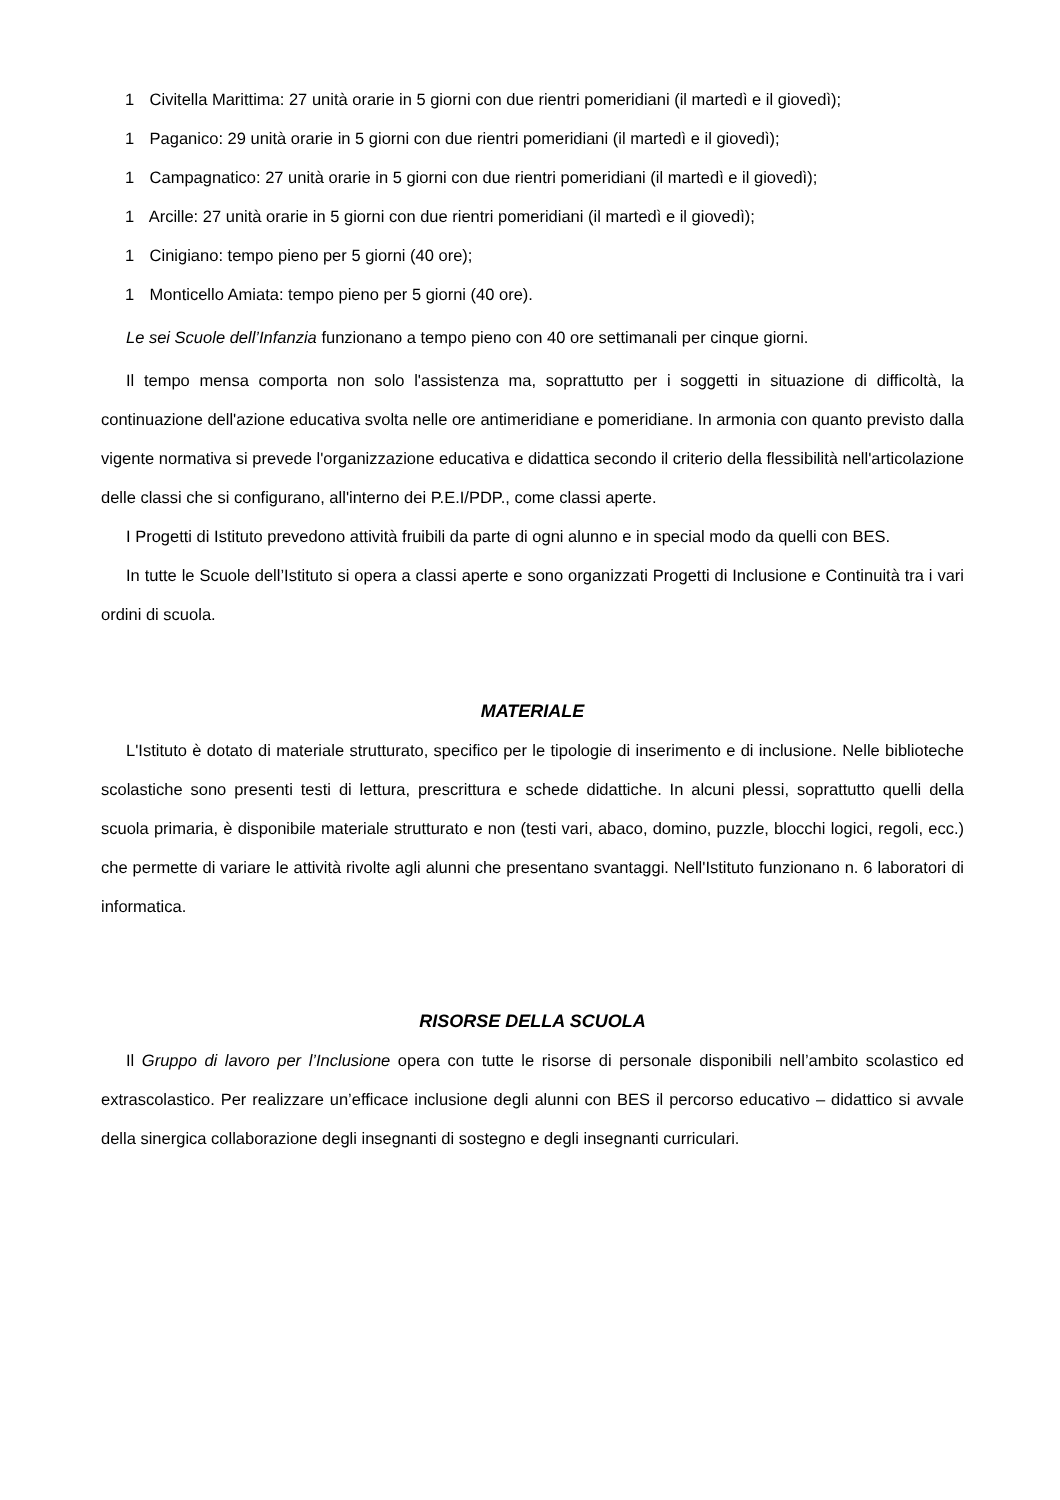1 Civitella Marittima: 27 unità orarie in 5 giorni con due rientri pomeridiani (il martedì e il giovedì);
1 Paganico: 29 unità orarie in 5 giorni con due rientri pomeridiani (il martedì e il giovedì);
1 Campagnatico: 27 unità orarie in 5 giorni con due rientri pomeridiani (il martedì e il giovedì);
1 Arcille: 27 unità orarie in 5 giorni con due rientri pomeridiani (il martedì e il giovedì);
1 Cinigiano: tempo pieno per 5 giorni (40 ore);
1 Monticello Amiata: tempo pieno per 5 giorni (40 ore).
Le sei Scuole dell’Infanzia funzionano a tempo pieno con 40 ore settimanali per cinque giorni.
Il tempo mensa comporta non solo l'assistenza ma, soprattutto per i soggetti in situazione di difficoltà, la continuazione dell'azione educativa svolta nelle ore antimeridiane e pomeridiane. In armonia con quanto previsto dalla vigente normativa si prevede l'organizzazione educativa e didattica secondo il criterio della flessibilità nell'articolazione delle classi che si configurano, all'interno dei P.E.I/PDP., come classi aperte.
I Progetti di Istituto prevedono attività fruibili da parte di ogni alunno e in special modo da quelli con BES.
In tutte le Scuole dell’Istituto si opera a classi aperte e sono organizzati Progetti di Inclusione e Continuità tra i vari ordini di scuola.
MATERIALE
L'Istituto è dotato di materiale strutturato, specifico per le tipologie di inserimento e di inclusione. Nelle biblioteche scolastiche sono presenti testi di lettura, prescrittura e schede didattiche. In alcuni plessi, soprattutto quelli della scuola primaria, è disponibile materiale strutturato e non (testi vari, abaco, domino, puzzle, blocchi logici, regoli, ecc.) che permette di variare le attività rivolte agli alunni che presentano svantaggi. Nell'Istituto funzionano n. 6 laboratori di informatica.
RISORSE DELLA SCUOLA
Il Gruppo di lavoro per l’Inclusione opera con tutte le risorse di personale disponibili nell’ambito scolastico ed extrascolastico. Per realizzare un’efficace inclusione degli alunni con BES il percorso educativo – didattico si avvale della sinergica collaborazione degli insegnanti di sostegno e degli insegnanti curriculari.